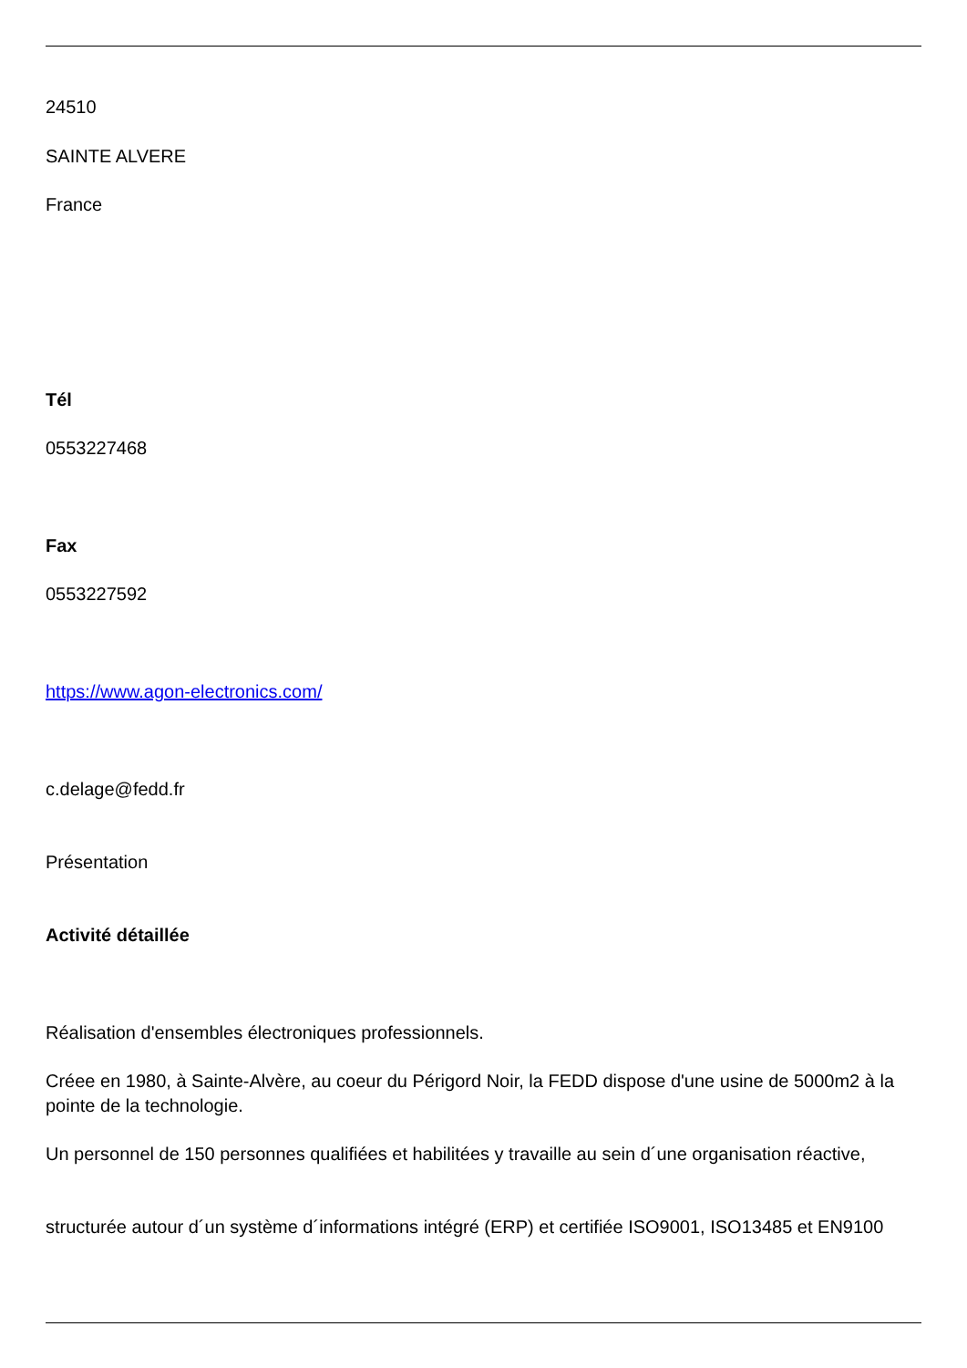24510
SAINTE ALVERE
France
Tél
0553227468
Fax
0553227592
https://www.agon-electronics.com/
c.delage@fedd.fr
Présentation
Activité détaillée
Réalisation d'ensembles électroniques professionnels.
Créee en 1980, à Sainte-Alvère, au coeur du Périgord Noir, la FEDD dispose d'une usine de 5000m2 à la pointe de la technologie.
Un personnel de 150 personnes qualifiées et habilitées y travaille au sein d´une organisation réactive,
structurée autour d´un système d´informations intégré (ERP) et certifiée ISO9001, ISO13485 et EN9100